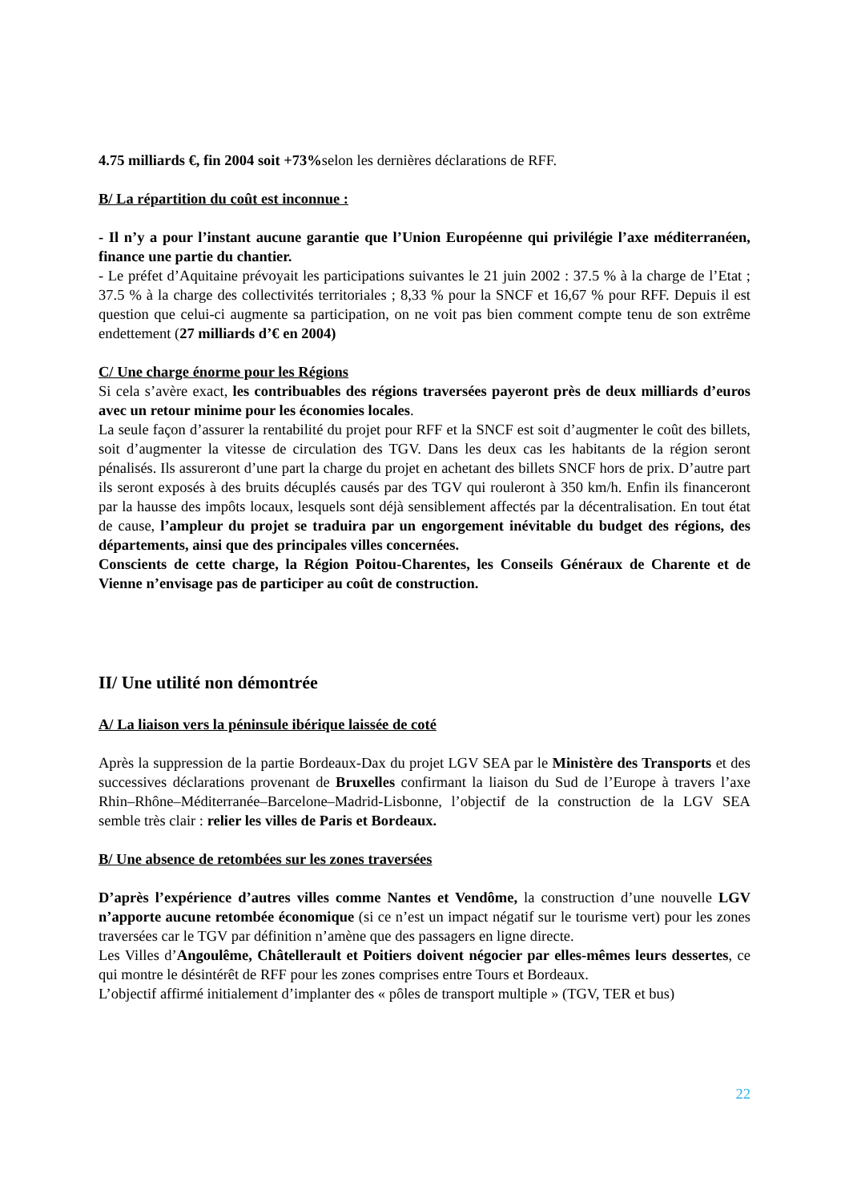4.75 milliards €, fin 2004 soit +73% selon les dernières déclarations de RFF.
B/ La répartition du coût est inconnue :
- Il n’y a pour l’instant aucune garantie que l’Union Européenne qui privilégie l’axe méditerranéen, finance une partie du chantier.
- Le préfet d’Aquitaine prévoyait les participations suivantes le 21 juin 2002 : 37.5 % à la charge de l’Etat ; 37.5 % à la charge des collectivités territoriales ; 8,33 % pour la SNCF et 16,67 % pour RFF. Depuis il est question que celui-ci augmente sa participation, on ne voit pas bien comment compte tenu de son extrême endettement (27 milliards d’€ en 2004)
C/ Une charge énorme pour les Régions
Si cela s’avère exact, les contribuables des régions traversées payeront près de deux milliards d’euros avec un retour minime pour les économies locales.
La seule façon d’assurer la rentabilité du projet pour RFF et la SNCF est soit d’augmenter le coût des billets, soit d’augmenter la vitesse de circulation des TGV. Dans les deux cas les habitants de la région seront pénalisés. Ils assureront d’une part la charge du projet en achetant des billets SNCF hors de prix. D’autre part ils seront exposés à des bruits décuplés causés par des TGV qui rouleront à 350 km/h. Enfin ils financeront par la hausse des impôts locaux, lesquels sont déjà sensiblement affectés par la décentralisation. En tout état de cause, l’ampleur du projet se traduira par un engorgement inévitable du budget des régions, des départements, ainsi que des principales villes concernées.
Conscients de cette charge, la Région Poitou-Charentes, les Conseils Généraux de Charente et de Vienne n’envisage pas de participer au coût de construction.
II/ Une utilité non démontrée
A/ La liaison vers la péninsule ibérique laissée de coté
Après la suppression de la partie Bordeaux-Dax du projet LGV SEA par le Ministère des Transports et des successives déclarations provenant de Bruxelles confirmant la liaison du Sud de l’Europe à travers l’axe Rhin–Rhône–Méditerranée–Barcelone–Madrid-Lisbonne, l’objectif de la construction de la LGV SEA semble très clair : relier les villes de Paris et Bordeaux.
B/ Une absence de retombées sur les zones traversées
D’après l’expérience d’autres villes comme Nantes et Vendôme, la construction d’une nouvelle LGV n’apporte aucune retombée économique (si ce n’est un impact négatif sur le tourisme vert) pour les zones traversées car le TGV par définition n’amène que des passagers en ligne directe.
Les Villes d’Angoulême, Châtellerault et Poitiers doivent négocier par elles-mêmes leurs dessertes, ce qui montre le désintérêt de RFF pour les zones comprises entre Tours et Bordeaux.
L’objectif affirmé initialement d’implanter des « pôles de transport multiple » (TGV, TER et bus)
22